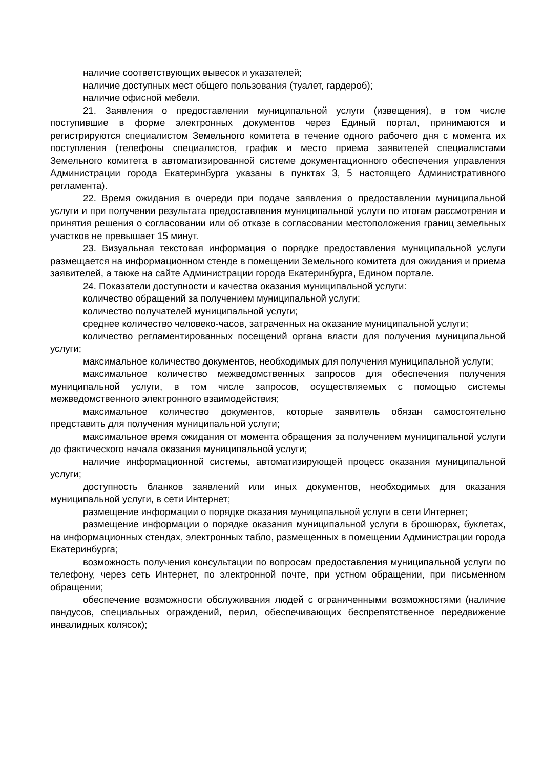наличие соответствующих вывесок и указателей;
наличие доступных мест общего пользования (туалет, гардероб);
наличие офисной мебели.
21. Заявления о предоставлении муниципальной услуги (извещения), в том числе поступившие в форме электронных документов через Единый портал, принимаются и регистрируются специалистом Земельного комитета в течение одного рабочего дня с момента их поступления (телефоны специалистов, график и место приема заявителей специалистами Земельного комитета в автоматизированной системе документационного обеспечения управления Администрации города Екатеринбурга указаны в пунктах 3, 5 настоящего Административного регламента).
22. Время ожидания в очереди при подаче заявления о предоставлении муниципальной услуги и при получении результата предоставления муниципальной услуги по итогам рассмотрения и принятия решения о согласовании или об отказе в согласовании местоположения границ земельных участков не превышает 15 минут.
23. Визуальная текстовая информация о порядке предоставления муниципальной услуги размещается на информационном стенде в помещении Земельного комитета для ожидания и приема заявителей, а также на сайте Администрации города Екатеринбурга, Едином портале.
24. Показатели доступности и качества оказания муниципальной услуги:
количество обращений за получением муниципальной услуги;
количество получателей муниципальной услуги;
среднее количество человеко-часов, затраченных на оказание муниципальной услуги;
количество регламентированных посещений органа власти для получения муниципальной услуги;
максимальное количество документов, необходимых для получения муниципальной услуги;
максимальное количество межведомственных запросов для обеспечения получения муниципальной услуги, в том числе запросов, осуществляемых с помощью системы межведомственного электронного взаимодействия;
максимальное количество документов, которые заявитель обязан самостоятельно представить для получения муниципальной услуги;
максимальное время ожидания от момента обращения за получением муниципальной услуги до фактического начала оказания муниципальной услуги;
наличие информационной системы, автоматизирующей процесс оказания муниципальной услуги;
доступность бланков заявлений или иных документов, необходимых для оказания муниципальной услуги, в сети Интернет;
размещение информации о порядке оказания муниципальной услуги в сети Интернет;
размещение информации о порядке оказания муниципальной услуги в брошюрах, буклетах, на информационных стендах, электронных табло, размещенных в помещении Администрации города Екатеринбурга;
возможность получения консультации по вопросам предоставления муниципальной услуги по телефону, через сеть Интернет, по электронной почте, при устном обращении, при письменном обращении;
обеспечение возможности обслуживания людей с ограниченными возможностями (наличие пандусов, специальных ограждений, перил, обеспечивающих беспрепятственное передвижение инвалидных колясок);